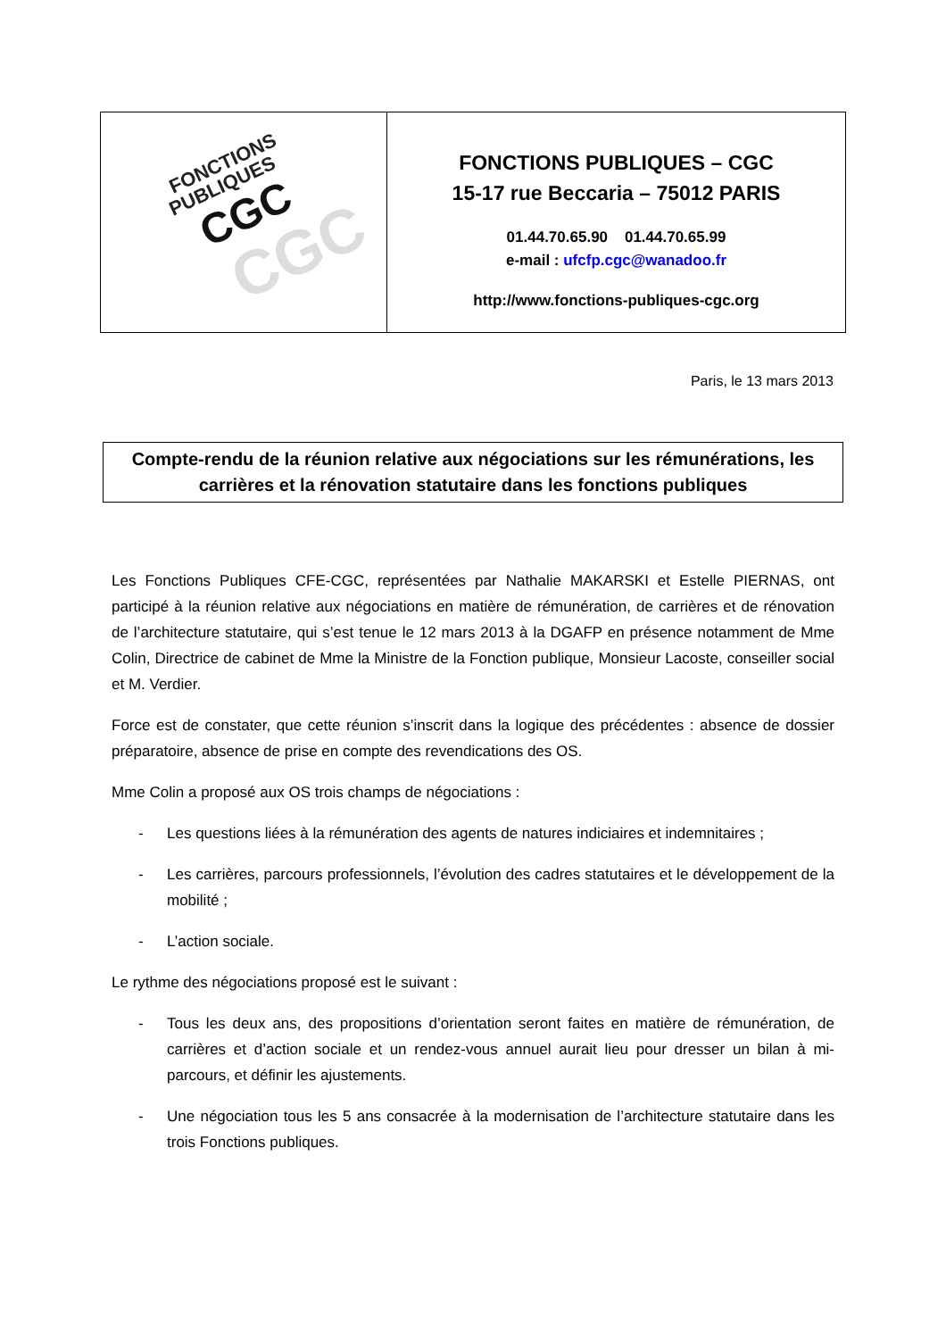| FONCTIONS PUBLIQUES CGC CGC | FONCTIONS PUBLIQUES – CGC 15-17 rue Beccaria – 75012 PARIS 01.44.70.65.90 01.44.70.65.99 e-mail : ufcfp.cgc@wanadoo.fr http://www.fonctions-publiques-cgc.org |
Paris, le 13 mars 2013
Compte-rendu de la réunion relative aux négociations sur les rémunérations, les carrières et la rénovation statutaire dans les fonctions publiques
Les Fonctions Publiques CFE-CGC, représentées par Nathalie MAKARSKI et Estelle PIERNAS, ont participé à la réunion relative aux négociations en matière de rémunération, de carrières et de rénovation de l’architecture statutaire, qui s’est tenue le 12 mars 2013 à la DGAFP en présence notamment de Mme Colin, Directrice de cabinet de Mme la Ministre de la Fonction publique, Monsieur Lacoste, conseiller social et M. Verdier.
Force est de constater, que cette réunion s’inscrit dans la logique des précédentes : absence de dossier préparatoire, absence de prise en compte des revendications des OS.
Mme Colin a proposé aux OS trois champs de négociations :
- Les questions liées à la rémunération des agents de natures indiciaires et indemnitaires ;
- Les carrières, parcours professionnels, l’évolution des cadres statutaires et le développement de la mobilité ;
- L’action sociale.
Le rythme des négociations proposé est le suivant :
- Tous les deux ans, des propositions d’orientation seront faites en matière de rémunération, de carrières et d’action sociale et un rendez-vous annuel aurait lieu pour dresser un bilan à mi-parcours, et définir les ajustements.
- Une négociation tous les 5 ans consacrée à la modernisation de l’architecture statutaire dans les trois Fonctions publiques.